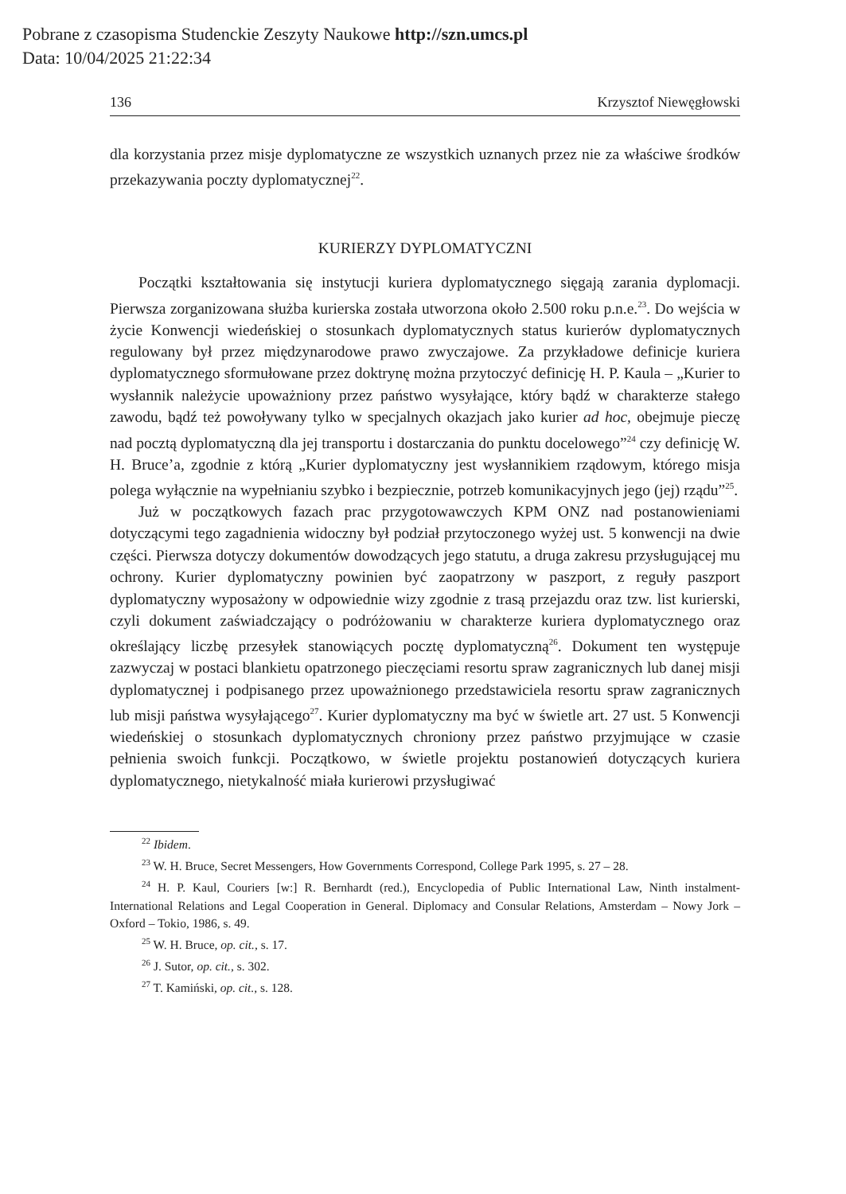Pobrane z czasopisma Studenckie Zeszyty Naukowe http://szn.umcs.pl
Data: 10/04/2025 21:22:34
136 Krzysztof Niewęgłowski
dla korzystania przez misje dyplomatyczne ze wszystkich uznanych przez nie za właściwe środków przekazywania poczty dyplomatycznej<sup>22</sup>.
KURIERZY DYPLOMATYCZNI
Początki kształtowania się instytucji kuriera dyplomatycznego sięgają zarania dyplomacji. Pierwsza zorganizowana służba kurierska została utworzona około 2.500 roku p.n.e.<sup>23</sup>. Do wejścia w życie Konwencji wiedeńskiej o stosunkach dyplomatycznych status kurierów dyplomatycznych regulowany był przez międzynarodowe prawo zwyczajowe. Za przykładowe definicje kuriera dyplomatycznego sformułowane przez doktrynę można przytoczyć definicję H. P. Kaula – „Kurier to wysłannik należycie upoważniony przez państwo wysyłające, który bądź w charakterze stałego zawodu, bądź też powoływany tylko w specjalnych okazjach jako kurier ad hoc, obejmuje pieczę nad pocztą dyplomatyczną dla jej transportu i dostarczania do punktu docelowego”<sup>24</sup> czy definicję W. H. Bruce’a, zgodnie z którą „Kurier dyplomatyczny jest wysłannikiem rządowym, którego misja polega wyłącznie na wypełnianiu szybko i bezpiecznie, potrzeb komunikacyjnych jego (jej) rządu”<sup>25</sup>.
Już w początkowych fazach prac przygotowawczych KPM ONZ nad postanowieniami dotyczącymi tego zagadnienia widoczny był podział przytoczonego wyżej ust. 5 konwencji na dwie części. Pierwsza dotyczy dokumentów dowodzących jego statutu, a druga zakresu przysługującej mu ochrony. Kurier dyplomatyczny powinien być zaopatrzony w paszport, z reguły paszport dyplomatyczny wyposażony w odpowiednie wizy zgodnie z trasą przejazdu oraz tzw. list kurierski, czyli dokument zaświadczający o podróżowaniu w charakterze kuriera dyplomatycznego oraz określający liczbę przesyłek stanowiących pocztę dyplomatyczną<sup>26</sup>. Dokument ten występuje zazwyczaj w postaci blankietu opatrzonego pieczęciami resortu spraw zagranicznych lub danej misji dyplomatycznej i podpisanego przez upoważnionego przedstawiciela resortu spraw zagranicznych lub misji państwa wysyłającego<sup>27</sup>. Kurier dyplomatyczny ma być w świetle art. 27 ust. 5 Konwencji wiedeńskiej o stosunkach dyplomatycznych chroniony przez państwo przyjmujące w czasie pełnienia swoich funkcji. Początkowo, w świetle projektu postanowień dotyczących kuriera dyplomatycznego, nietykalność miała kurierowi przysługiwać
<sup>22</sup> Ibidem.
<sup>23</sup> W. H. Bruce, Secret Messengers, How Governments Correspond, College Park 1995, s. 27 – 28.
<sup>24</sup> H. P. Kaul, Couriers [w:] R. Bernhardt (red.), Encyclopedia of Public International Law, Ninth instalment- International Relations and Legal Cooperation in General. Diplomacy and Consular Relations, Amsterdam – Nowy Jork – Oxford – Tokio, 1986, s. 49.
<sup>25</sup> W. H. Bruce, op. cit., s. 17.
<sup>26</sup> J. Sutor, op. cit., s. 302.
<sup>27</sup> T. Kamiński, op. cit., s. 128.